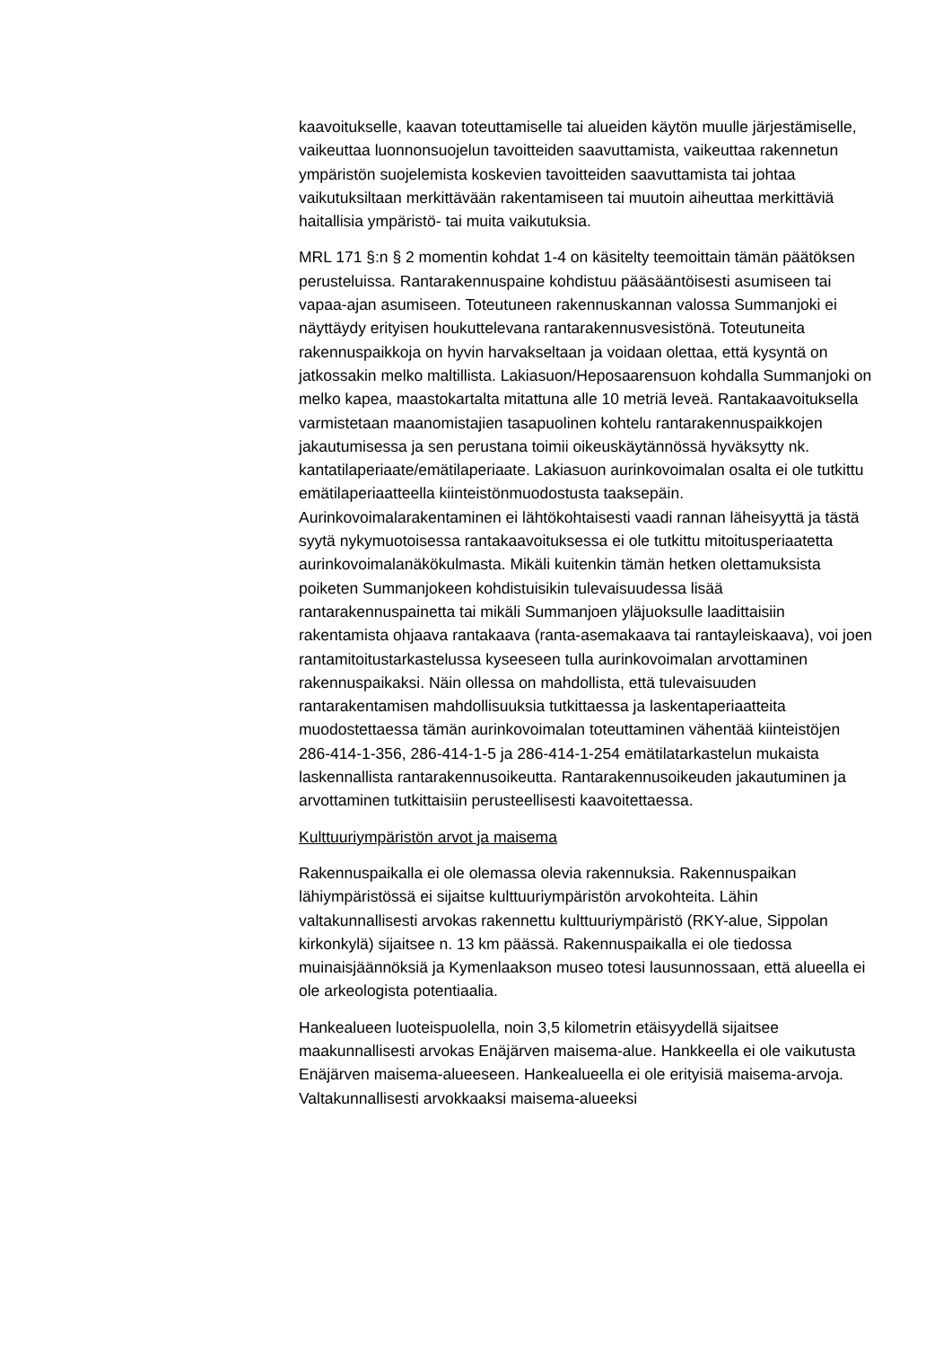kaavoitukselle, kaavan toteuttamiselle tai alueiden käytön muulle järjestämiselle, vaikeuttaa luonnonsuojelun tavoitteiden saavuttamista, vaikeuttaa rakennetun ympäristön suojelemista koskevien tavoitteiden saavuttamista tai johtaa vaikutuksiltaan merkittävään rakentamiseen tai muutoin aiheuttaa merkittäviä haitallisia ympäristö- tai muita vaikutuksia.
MRL 171 §:n § 2 momentin kohdat 1-4 on käsitelty teemoittain tämän päätöksen perusteluissa. Rantarakennuspaine kohdistuu pääsääntöisesti asumiseen tai vapaa-ajan asumiseen. Toteutuneen rakennuskannan valossa Summanjoki ei näyttäydy erityisen houkuttelevana rantarakennusvesistönä. Toteutuneita rakennuspaikkoja on hyvin harvakseltaan ja voidaan olettaa, että kysyntä on jatkossakin melko maltillista. Lakiasuon/Heposaarensuon kohdalla Summanjoki on melko kapea, maastokartalta mitattuna alle 10 metriä leveä. Rantakaavoituksella varmistetaan maanomistajien tasapuolinen kohtelu rantarakennuspaikkojen jakautumisessa ja sen perustana toimii oikeuskäytännössä hyväksytty nk. kantatilaperiaate/emätilaperiaate. Lakiasuon aurinkovoimalan osalta ei ole tutkittu emätilaperiaatteella kiinteistönmuodostusta taaksepäin. Aurinkovoimalarakentaminen ei lähtökohtaisesti vaadi rannan läheisyyttä ja tästä syytä nykymuotoisessa rantakaavoituksessa ei ole tutkittu mitoitusperiaatetta aurinkovoimalanäkökulmasta. Mikäli kuitenkin tämän hetken olettamuksista poiketen Summanjokeen kohdistuisikin tulevaisuudessa lisää rantarakennuspainetta tai mikäli Summanjoen yläjuoksulle laadittaisiin rakentamista ohjaava rantakaava (ranta-asemakaava tai rantayleiskaava), voi joen rantamitoitustarkastelussa kyseeseen tulla aurinkovoimalan arvottaminen rakennuspaikaksi. Näin ollessa on mahdollista, että tulevaisuuden rantarakentamisen mahdollisuuksia tutkittaessa ja laskentaperiaatteita muodostettaessa tämän aurinkovoimalan toteuttaminen vähentää kiinteistöjen 286-414-1-356, 286-414-1-5 ja 286-414-1-254 emätilatarkastelun mukaista laskennallista rantarakennusoikeutta. Rantarakennusoikeuden jakautuminen ja arvottaminen tutkittaisiin perusteellisesti kaavoitettaessa.
Kulttuuriympäristön arvot ja maisema
Rakennuspaikalla ei ole olemassa olevia rakennuksia. Rakennuspaikan lähiympäristössä ei sijaitse kulttuuriympäristön arvokohteita. Lähin valtakunnallisesti arvokas rakennettu kulttuuriympäristö (RKY-alue, Sippolan kirkonkylä) sijaitsee n. 13 km päässä. Rakennuspaikalla ei ole tiedossa muinaisjäännöksiä ja Kymenlaakson museo totesi lausunnossaan, että alueella ei ole arkeologista potentiaalia.
Hankealueen luoteispuolella, noin 3,5 kilometrin etäisyydellä sijaitsee maakunnallisesti arvokas Enäjärven maisema-alue. Hankkeella ei ole vaikutusta Enäjärven maisema-alueeseen. Hankealueella ei ole erityisiä maisema-arvoja. Valtakunnallisesti arvokkaaksi maisema-alueeksi